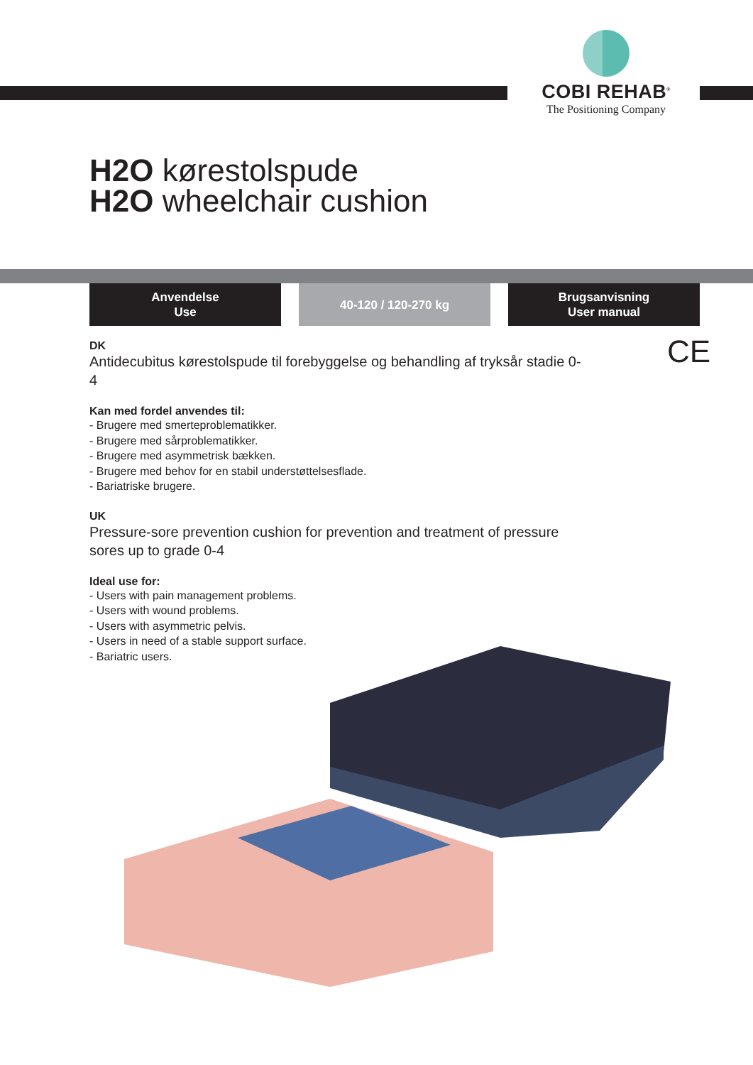COBI REHAB<sup>®</sup>
The Positioning Company
H2O kørestolspude
H2O wheelchair cushion
Anvendelse
Use
40-120 / 120-270 kg Brugsanvisning
User manual
CE
DK
Antidecubitus kørestolspude til forebyggelse og behandling af tryksår stadie 0-4
Kan med fordel anvendes til:
- Brugere med smerteproblematikker.
- Brugere med sårproblematikker.
- Brugere med asymmetrisk bækken.
- Brugere med behov for en stabil understøttelsesflade.
- Bariatriske brugere.
UK
Pressure-sore prevention cushion for prevention and treatment of pressure sores up to grade 0-4
Ideal use for:
- Users with pain management problems.
- Users with wound problems.
- Users with asymmetric pelvis.
- Users in need of a stable support surface.
- Bariatric users.